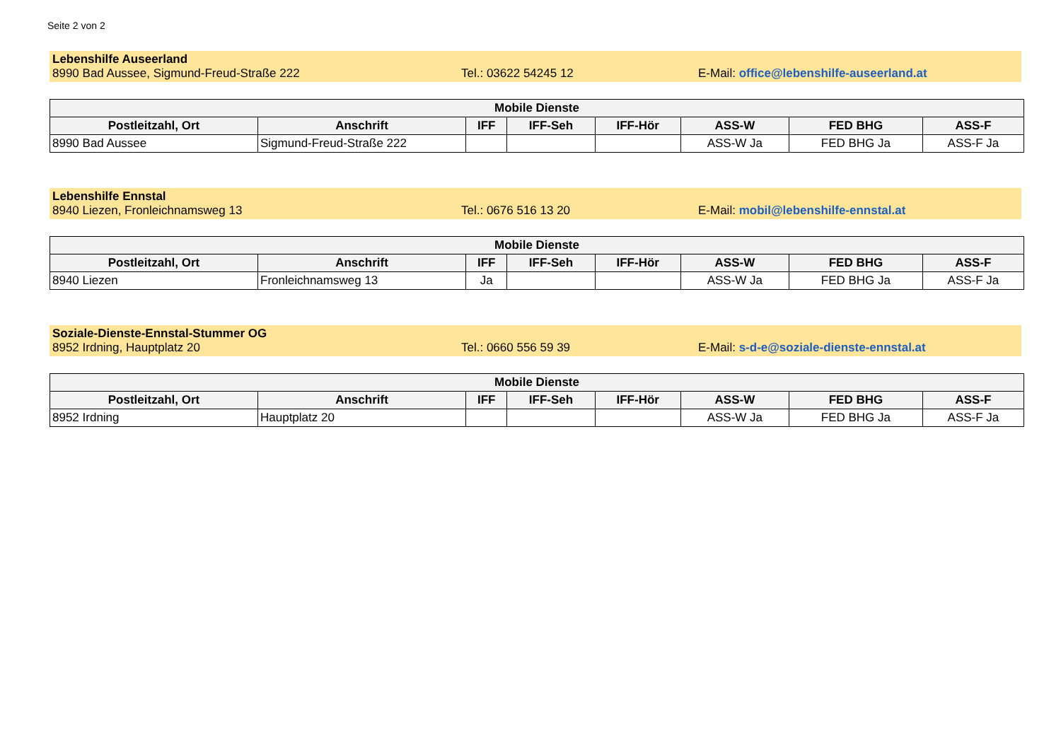Seite 2 von 2
Lebenshilfe Auseerland
8990 Bad Aussee, Sigmund-Freud-Straße 222 Tel.: 03622 54245 12 E-Mail: office@lebenshilfe-auseerland.at
| Mobile Dienste | | | | | | | |
| --- | --- | --- | --- | --- | --- | --- | --- |
| Postleitzahl, Ort | Anschrift | IFF | IFF-Seh | IFF-Hör | ASS-W | FED BHG | ASS-F |
| 8990 Bad Aussee | Sigmund-Freud-Straße 222 | | | | ASS-W Ja | FED BHG Ja | ASS-F Ja |
Lebenshilfe Ennstal
8940 Liezen, Fronleichnamsweg 13 Tel.: 0676 516 13 20 E-Mail: mobil@lebenshilfe-ennstal.at
| Mobile Dienste | | | | | | | |
| --- | --- | --- | --- | --- | --- | --- | --- |
| Postleitzahl, Ort | Anschrift | IFF | IFF-Seh | IFF-Hör | ASS-W | FED BHG | ASS-F |
| 8940 Liezen | Fronleichnamsweg 13 | Ja | | | ASS-W Ja | FED BHG Ja | ASS-F Ja |
Soziale-Dienste-Ennstal-Stummer OG
8952 Irdning, Hauptplatz 20 Tel.: 0660 556 59 39 E-Mail: s-d-e@soziale-dienste-ennstal.at
| Mobile Dienste | | | | | | | |
| --- | --- | --- | --- | --- | --- | --- | --- |
| Postleitzahl, Ort | Anschrift | IFF | IFF-Seh | IFF-Hör | ASS-W | FED BHG | ASS-F |
| 8952 Irdning | Hauptplatz 20 | | | | ASS-W Ja | FED BHG Ja | ASS-F Ja |